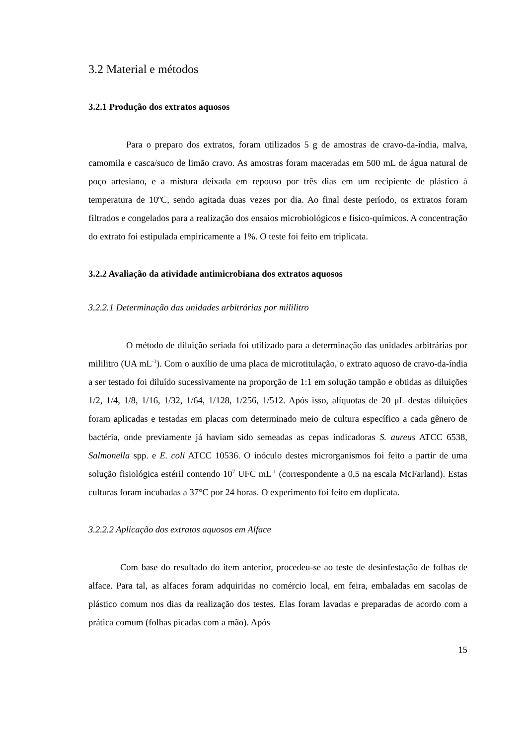3.2 Material e métodos
3.2.1 Produção dos extratos aquosos
Para o preparo dos extratos, foram utilizados 5 g de amostras de cravo-da-índia, malva, camomila e casca/suco de limão cravo. As amostras foram maceradas em 500 mL de água natural de poço artesiano, e a mistura deixada em repouso por três dias em um recipiente de plástico à temperatura de 10ºC, sendo agitada duas vezes por dia. Ao final deste período, os extratos foram filtrados e congelados para a realização dos ensaios microbiológicos e físico-químicos. A concentração do extrato foi estipulada empiricamente a 1%. O teste foi feito em triplicata.
3.2.2 Avaliação da atividade antimicrobiana dos extratos aquosos
3.2.2.1 Determinação das unidades arbitrárias por mililitro
O método de diluição seriada foi utilizado para a determinação das unidades arbitrárias por mililitro (UA mL<sup>-1</sup>). Com o auxílio de uma placa de microtitulação, o extrato aquoso de cravo-da-índia a ser testado foi diluído sucessivamente na proporção de 1:1 em solução tampão e obtidas as diluições 1/2, 1/4, 1/8, 1/16, 1/32, 1/64, 1/128, 1/256, 1/512. Após isso, alíquotas de 20 μL destas diluições foram aplicadas e testadas em placas com determinado meio de cultura específico a cada gênero de bactéria, onde previamente já haviam sido semeadas as cepas indicadoras S. aureus ATCC 6538, Salmonella spp. e E. coli ATCC 10536. O inóculo destes microrganismos foi feito a partir de uma solução fisiológica estéril contendo 10<sup>7</sup> UFC mL<sup>-1</sup> (correspondente a 0,5 na escala McFarland). Estas culturas foram incubadas a 37°C por 24 horas. O experimento foi feito em duplicata.
3.2.2.2 Aplicação dos extratos aquosos em Alface
Com base do resultado do item anterior, procedeu-se ao teste de desinfestação de folhas de alface. Para tal, as alfaces foram adquiridas no comércio local, em feira, embaladas em sacolas de plástico comum nos dias da realização dos testes. Elas foram lavadas e preparadas de acordo com a prática comum (folhas picadas com a mão). Após
15